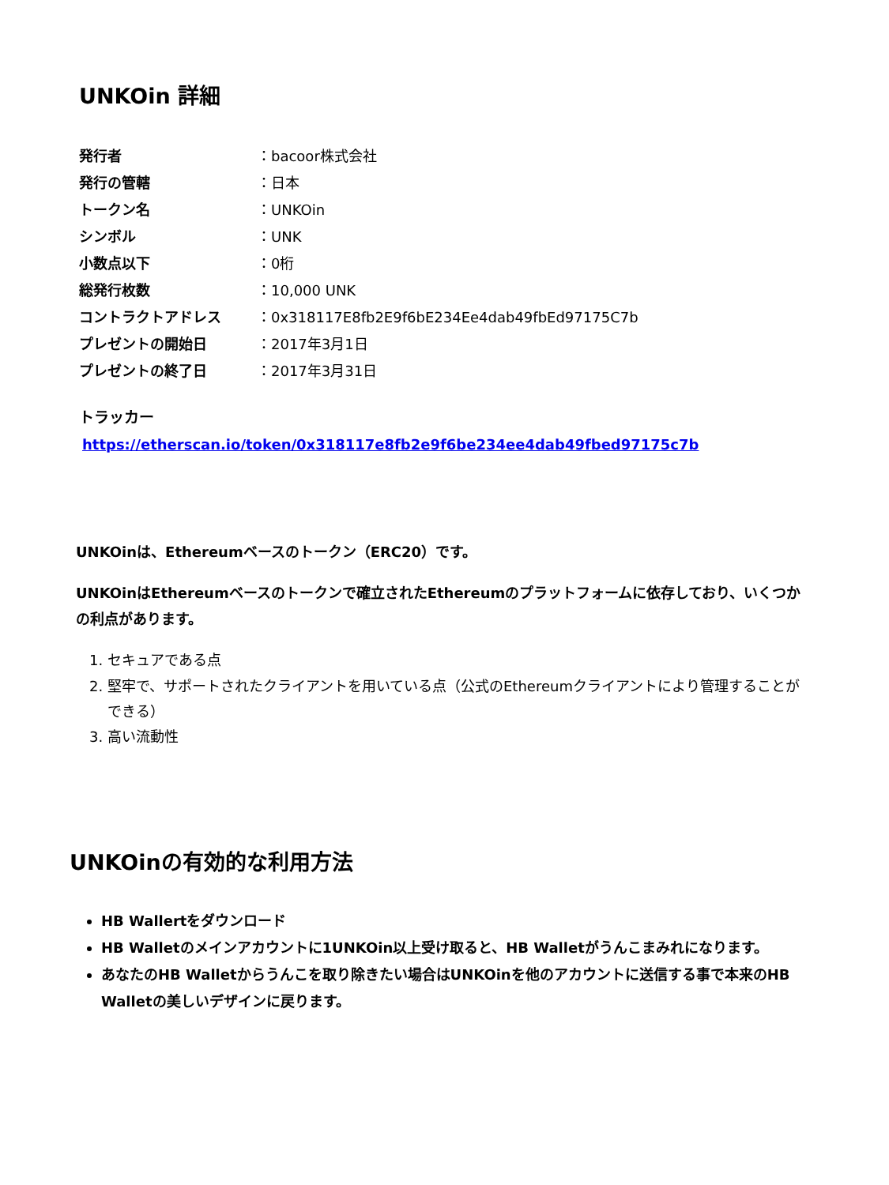UNKOin 詳細
| 発行者 | ：bacoor株式会社 |
| 発行の管轄 | ：日本 |
| トークン名 | ：UNKOin |
| シンボル | ：UNK |
| 小数点以下 | ：0桁 |
| 総発行枚数 | ：10,000 UNK |
| コントラクトアドレス | ：0x318117E8fb2E9f6bE234Ee4dab49fbEd97175C7b |
| プレゼントの開始日 | ：2017年3月1日 |
| プレゼントの終了日 | ：2017年3月31日 |
トラッカー
https://etherscan.io/token/0x318117e8fb2e9f6be234ee4dab49fbed97175c7b
UNKOinは、Ethereumベースのトークン（ERC20）です。
UNKOinはEthereumベースのトークンで確立されたEthereumのプラットフォームに依存しており、いくつかの利点があります。
1. セキュアである点
2. 堅牢で、サポートされたクライアントを用いている点（公式のEthereumクライアントにより管理することができる）
3. 高い流動性
UNKOinの有効的な利用方法
HB Wallertをダウンロード
HB Walletのメインアカウントに1UNKOin以上受け取ると、HB Walletがうんこまみれになります。
あなたのHB Walletからうんこを取り除きたい場合はUNKOinを他のアカウントに送信する事で本来のHB Walletの美しいデザインに戻ります。